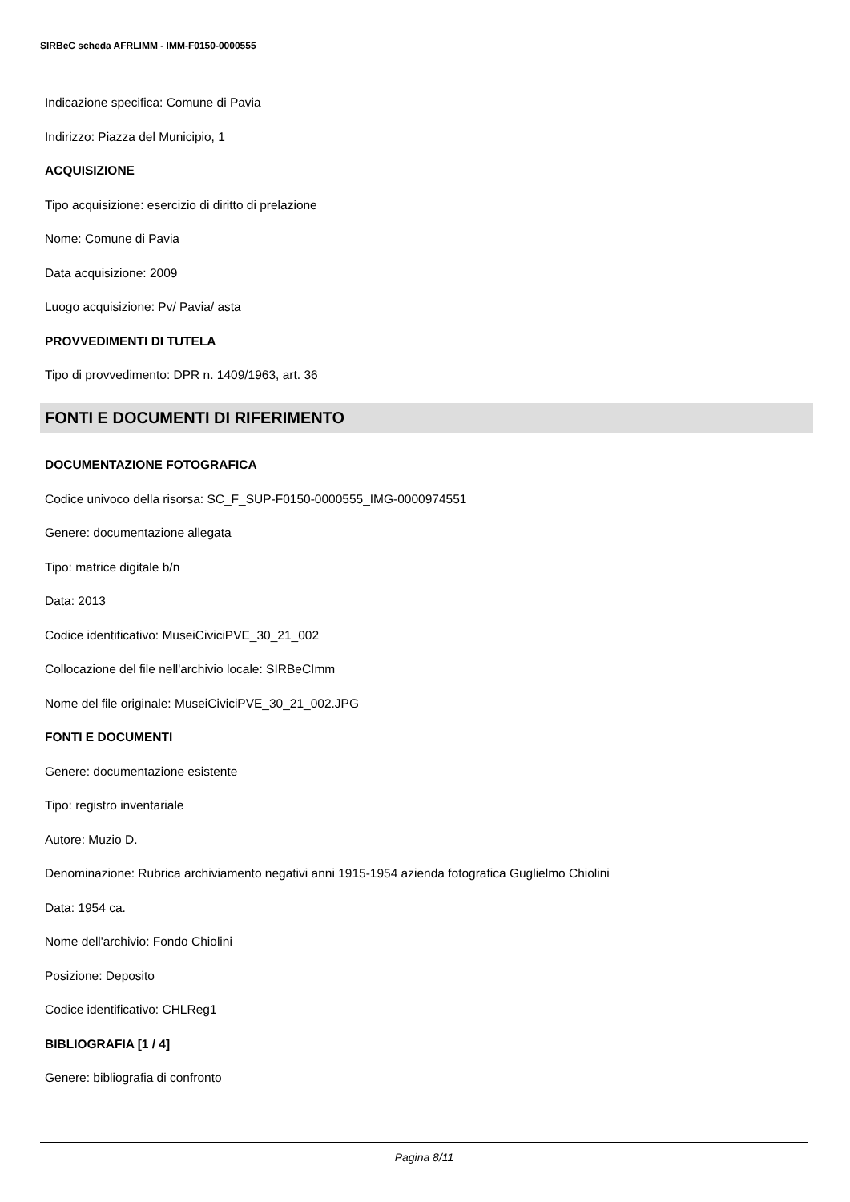SIRBeC scheda AFRLIMM - IMM-F0150-0000555
Indicazione specifica: Comune di Pavia
Indirizzo: Piazza del Municipio, 1
ACQUISIZIONE
Tipo acquisizione: esercizio di diritto di prelazione
Nome: Comune di Pavia
Data acquisizione: 2009
Luogo acquisizione: Pv/ Pavia/ asta
PROVVEDIMENTI DI TUTELA
Tipo di provvedimento: DPR n. 1409/1963, art. 36
FONTI E DOCUMENTI DI RIFERIMENTO
DOCUMENTAZIONE FOTOGRAFICA
Codice univoco della risorsa: SC_F_SUP-F0150-0000555_IMG-0000974551
Genere: documentazione allegata
Tipo: matrice digitale b/n
Data: 2013
Codice identificativo: MuseiCiviciPVE_30_21_002
Collocazione del file nell'archivio locale: SIRBeCImm
Nome del file originale: MuseiCiviciPVE_30_21_002.JPG
FONTI E DOCUMENTI
Genere: documentazione esistente
Tipo: registro inventariale
Autore: Muzio D.
Denominazione: Rubrica archiviamento negativi anni 1915-1954 azienda fotografica Guglielmo Chiolini
Data: 1954 ca.
Nome dell'archivio: Fondo Chiolini
Posizione: Deposito
Codice identificativo: CHLReg1
BIBLIOGRAFIA [1 / 4]
Genere: bibliografia di confronto
Pagina 8/11